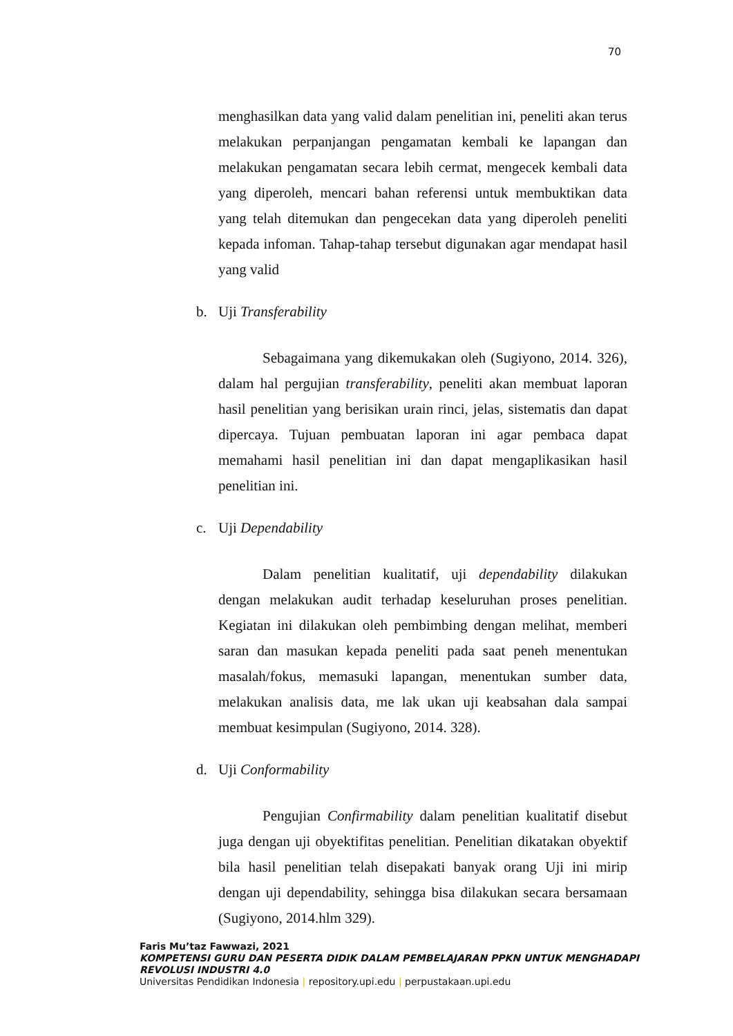70
menghasilkan data yang valid dalam penelitian ini, peneliti akan terus melakukan perpanjangan pengamatan kembali ke lapangan dan melakukan pengamatan secara lebih cermat, mengecek kembali data yang diperoleh, mencari bahan referensi untuk membuktikan data yang telah ditemukan dan pengecekan data yang diperoleh peneliti kepada infoman. Tahap-tahap tersebut digunakan agar mendapat hasil yang valid
b. Uji Transferability
Sebagaimana yang dikemukakan oleh (Sugiyono, 2014. 326), dalam hal pergujian transferability, peneliti akan membuat laporan hasil penelitian yang berisikan urain rinci, jelas, sistematis dan dapat dipercaya. Tujuan pembuatan laporan ini agar pembaca dapat memahami hasil penelitian ini dan dapat mengaplikasikan hasil penelitian ini.
c. Uji Dependability
Dalam penelitian kualitatif, uji dependability dilakukan dengan melakukan audit terhadap keseluruhan proses penelitian. Kegiatan ini dilakukan oleh pembimbing dengan melihat, memberi saran dan masukan kepada peneliti pada saat peneh menentukan masalah/fokus, memasuki lapangan, menentukan sumber data, melakukan analisis data, me lak ukan uji keabsahan dala sampai membuat kesimpulan (Sugiyono, 2014. 328).
d. Uji Conformability
Pengujian Confirmability dalam penelitian kualitatif disebut juga dengan uji obyektifitas penelitian. Penelitian dikatakan obyektif bila hasil penelitian telah disepakati banyak orang Uji ini mirip dengan uji dependability, sehingga bisa dilakukan secara bersamaan (Sugiyono, 2014.hlm 329).
Faris Mu’taz Fawwazi, 2021
KOMPETENSI GURU DAN PESERTA DIDIK DALAM PEMBELAJARAN PPKN UNTUK MENGHADAPI
REVOLUSI INDUSTRI 4.0
Universitas Pendidikan Indonesia | repository.upi.edu | perpustakaan.upi.edu